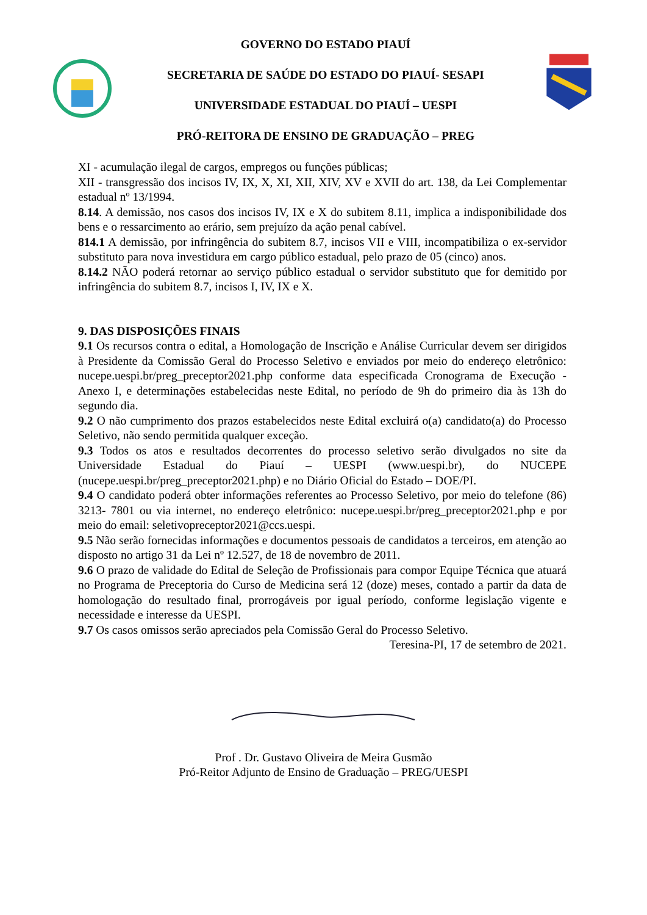GOVERNO DO ESTADO PIAUÍ
SECRETARIA DE SAÚDE DO ESTADO DO PIAUÍ- SESAPI
UNIVERSIDADE ESTADUAL DO PIAUÍ – UESPI
PRÓ-REITORA DE ENSINO DE GRADUAÇÃO – PREG
XI - acumulação ilegal de cargos, empregos ou funções públicas;
XII - transgressão dos incisos IV, IX, X, XI, XII, XIV, XV e XVII do art. 138, da Lei Complementar estadual nº 13/1994.
8.14. A demissão, nos casos dos incisos IV, IX e X do subitem 8.11, implica a indisponibilidade dos bens e o ressarcimento ao erário, sem prejuízo da ação penal cabível.
814.1 A demissão, por infringência do subitem 8.7, incisos VII e VIII, incompatibiliza o ex-servidor substituto para nova investidura em cargo público estadual, pelo prazo de 05 (cinco) anos.
8.14.2 NÃO poderá retornar ao serviço público estadual o servidor substituto que for demitido por infringência do subitem 8.7, incisos I, IV, IX e X.
9. DAS DISPOSIÇÕES FINAIS
9.1 Os recursos contra o edital, a Homologação de Inscrição e Análise Curricular devem ser dirigidos à Presidente da Comissão Geral do Processo Seletivo e enviados por meio do endereço eletrônico: nucepe.uespi.br/preg_preceptor2021.php conforme data especificada Cronograma de Execução - Anexo I, e determinações estabelecidas neste Edital, no período de 9h do primeiro dia às 13h do segundo dia.
9.2 O não cumprimento dos prazos estabelecidos neste Edital excluirá o(a) candidato(a) do Processo Seletivo, não sendo permitida qualquer exceção.
9.3 Todos os atos e resultados decorrentes do processo seletivo serão divulgados no site da Universidade Estadual do Piauí – UESPI (www.uespi.br), do NUCEPE (nucepe.uespi.br/preg_preceptor2021.php) e no Diário Oficial do Estado – DOE/PI.
9.4 O candidato poderá obter informações referentes ao Processo Seletivo, por meio do telefone (86) 3213- 7801 ou via internet, no endereço eletrônico: nucepe.uespi.br/preg_preceptor2021.php e por meio do email: seletivopreceptor2021@ccs.uespi.
9.5 Não serão fornecidas informações e documentos pessoais de candidatos a terceiros, em atenção ao disposto no artigo 31 da Lei nº 12.527, de 18 de novembro de 2011.
9.6 O prazo de validade do Edital de Seleção de Profissionais para compor Equipe Técnica que atuará no Programa de Preceptoria do Curso de Medicina será 12 (doze) meses, contado a partir da data de homologação do resultado final, prorrogáveis por igual período, conforme legislação vigente e necessidade e interesse da UESPI.
9.7 Os casos omissos serão apreciados pela Comissão Geral do Processo Seletivo.
Teresina-PI, 17 de setembro de 2021.
Prof . Dr. Gustavo Oliveira de Meira Gusmão
Pró-Reitor Adjunto de Ensino de Graduação – PREG/UESPI